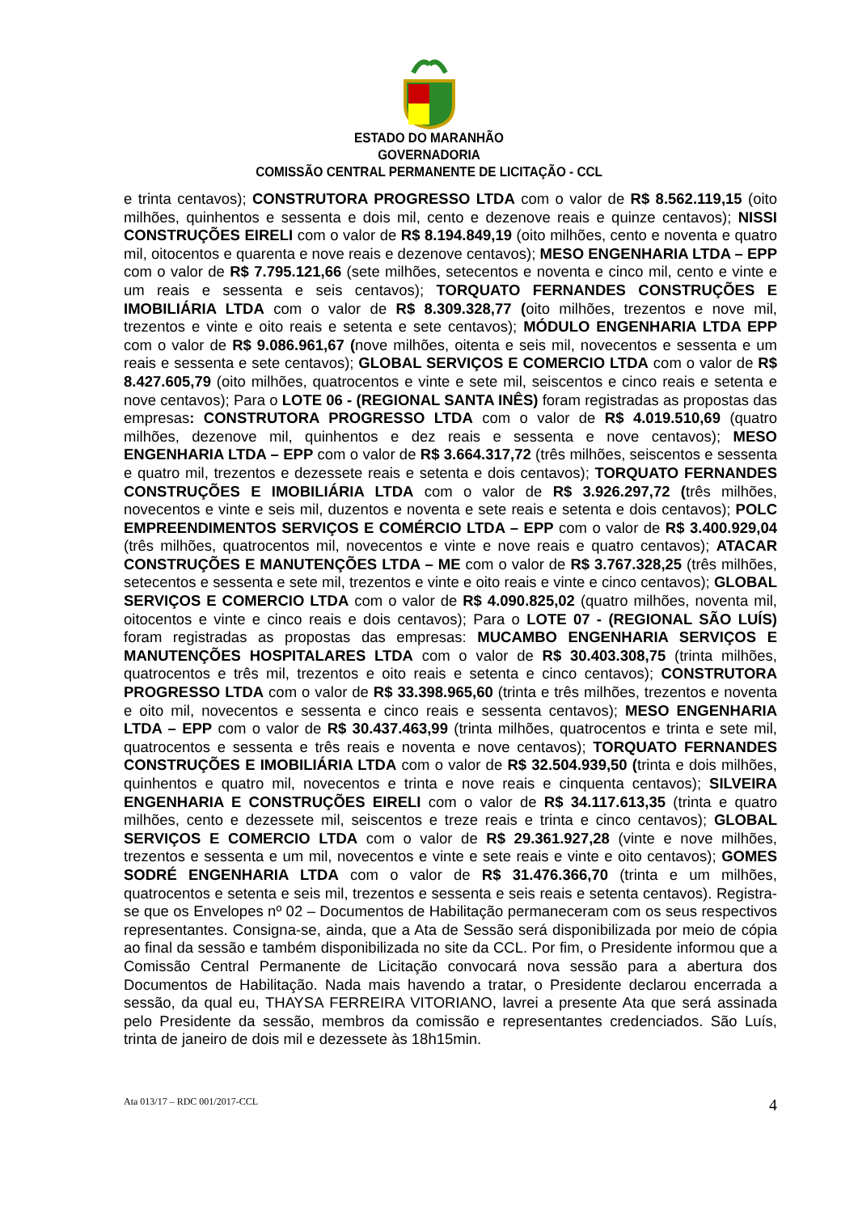ESTADO DO MARANHÃO
GOVERNADORIA
COMISSÃO CENTRAL PERMANENTE DE LICITAÇÃO - CCL
e trinta centavos); CONSTRUTORA PROGRESSO LTDA com o valor de R$ 8.562.119,15 (oito milhões, quinhentos e sessenta e dois mil, cento e dezenove reais e quinze centavos); NISSI CONSTRUÇÕES EIRELI com o valor de R$ 8.194.849,19 (oito milhões, cento e noventa e quatro mil, oitocentos e quarenta e nove reais e dezenove centavos); MESO ENGENHARIA LTDA – EPP com o valor de R$ 7.795.121,66 (sete milhões, setecentos e noventa e cinco mil, cento e vinte e um reais e sessenta e seis centavos); TORQUATO FERNANDES CONSTRUÇÕES E IMOBILIÁRIA LTDA com o valor de R$ 8.309.328,77 (oito milhões, trezentos e nove mil, trezentos e vinte e oito reais e setenta e sete centavos); MÓDULO ENGENHARIA LTDA EPP com o valor de R$ 9.086.961,67 (nove milhões, oitenta e seis mil, novecentos e sessenta e um reais e sessenta e sete centavos); GLOBAL SERVIÇOS E COMERCIO LTDA com o valor de R$ 8.427.605,79 (oito milhões, quatrocentos e vinte e sete mil, seiscentos e cinco reais e setenta e nove centavos); Para o LOTE 06 - (REGIONAL SANTA INÊS) foram registradas as propostas das empresas: CONSTRUTORA PROGRESSO LTDA com o valor de R$ 4.019.510,69 (quatro milhões, dezenove mil, quinhentos e dez reais e sessenta e nove centavos); MESO ENGENHARIA LTDA – EPP com o valor de R$ 3.664.317,72 (três milhões, seiscentos e sessenta e quatro mil, trezentos e dezessete reais e setenta e dois centavos); TORQUATO FERNANDES CONSTRUÇÕES E IMOBILIÁRIA LTDA com o valor de R$ 3.926.297,72 (três milhões, novecentos e vinte e seis mil, duzentos e noventa e sete reais e setenta e dois centavos); POLC EMPREENDIMENTOS SERVIÇOS E COMÉRCIO LTDA – EPP com o valor de R$ 3.400.929,04 (três milhões, quatrocentos mil, novecentos e vinte e nove reais e quatro centavos); ATACAR CONSTRUÇÕES E MANUTENÇÕES LTDA – ME com o valor de R$ 3.767.328,25 (três milhões, setecentos e sessenta e sete mil, trezentos e vinte e oito reais e vinte e cinco centavos); GLOBAL SERVIÇOS E COMERCIO LTDA com o valor de R$ 4.090.825,02 (quatro milhões, noventa mil, oitocentos e vinte e cinco reais e dois centavos); Para o LOTE 07 - (REGIONAL SÃO LUÍS) foram registradas as propostas das empresas: MUCAMBO ENGENHARIA SERVIÇOS E MANUTENÇÕES HOSPITALARES LTDA com o valor de R$ 30.403.308,75 (trinta milhões, quatrocentos e três mil, trezentos e oito reais e setenta e cinco centavos); CONSTRUTORA PROGRESSO LTDA com o valor de R$ 33.398.965,60 (trinta e três milhões, trezentos e noventa e oito mil, novecentos e sessenta e cinco reais e sessenta centavos); MESO ENGENHARIA LTDA – EPP com o valor de R$ 30.437.463,99 (trinta milhões, quatrocentos e trinta e sete mil, quatrocentos e sessenta e três reais e noventa e nove centavos); TORQUATO FERNANDES CONSTRUÇÕES E IMOBILIÁRIA LTDA com o valor de R$ 32.504.939,50 (trinta e dois milhões, quinhentos e quatro mil, novecentos e trinta e nove reais e cinquenta centavos); SILVEIRA ENGENHARIA E CONSTRUÇÕES EIRELI com o valor de R$ 34.117.613,35 (trinta e quatro milhões, cento e dezessete mil, seiscentos e treze reais e trinta e cinco centavos); GLOBAL SERVIÇOS E COMERCIO LTDA com o valor de R$ 29.361.927,28 (vinte e nove milhões, trezentos e sessenta e um mil, novecentos e vinte e sete reais e vinte e oito centavos); GOMES SODRÉ ENGENHARIA LTDA com o valor de R$ 31.476.366,70 (trinta e um milhões, quatrocentos e setenta e seis mil, trezentos e sessenta e seis reais e setenta centavos). Registra-se que os Envelopes nº 02 – Documentos de Habilitação permaneceram com os seus respectivos representantes. Consigna-se, ainda, que a Ata de Sessão será disponibilizada por meio de cópia ao final da sessão e também disponibilizada no site da CCL. Por fim, o Presidente informou que a Comissão Central Permanente de Licitação convocará nova sessão para a abertura dos Documentos de Habilitação. Nada mais havendo a tratar, o Presidente declarou encerrada a sessão, da qual eu, THAYSA FERREIRA VITORIANO, lavrei a presente Ata que será assinada pelo Presidente da sessão, membros da comissão e representantes credenciados. São Luís, trinta de janeiro de dois mil e dezessete às 18h15min.
Ata 013/17 – RDC 001/2017-CCL 4